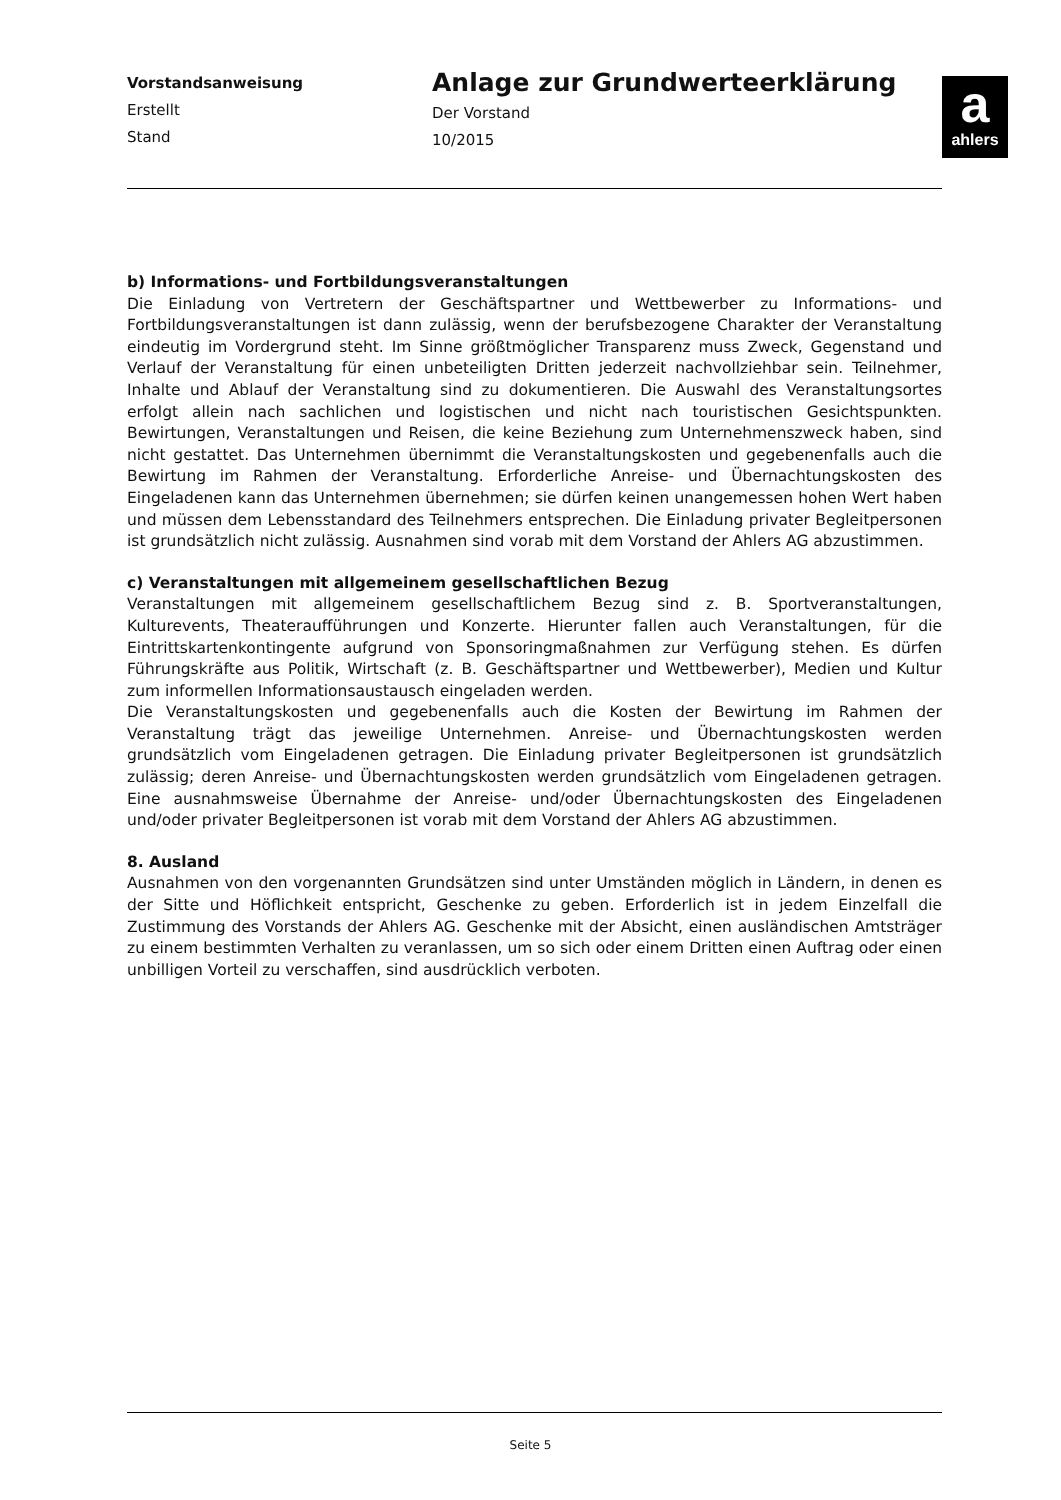Vorstandsanweisung
Erstellt
Stand
Anlage zur Grundwerteerklärung
Der Vorstand
10/2015
a
ahlers
b) Informations- und Fortbildungsveranstaltungen
Die Einladung von Vertretern der Geschäftspartner und Wettbewerber zu Informations- und Fortbildungsveranstaltungen ist dann zulässig, wenn der berufsbezogene Charakter der Veranstaltung eindeutig im Vordergrund steht. Im Sinne größtmöglicher Transparenz muss Zweck, Gegenstand und Verlauf der Veranstaltung für einen unbeteiligten Dritten jederzeit nachvollziehbar sein. Teilnehmer, Inhalte und Ablauf der Veranstaltung sind zu dokumentieren. Die Auswahl des Veranstaltungsortes erfolgt allein nach sachlichen und logistischen und nicht nach touristischen Gesichtspunkten. Bewirtungen, Veranstaltungen und Reisen, die keine Beziehung zum Unternehmenszweck haben, sind nicht gestattet. Das Unternehmen übernimmt die Veranstaltungskosten und gegebenenfalls auch die Bewirtung im Rahmen der Veranstaltung. Erforderliche Anreise- und Übernachtungskosten des Eingeladenen kann das Unternehmen übernehmen; sie dürfen keinen unangemessen hohen Wert haben und müssen dem Lebensstandard des Teilnehmers entsprechen. Die Einladung privater Begleitpersonen ist grundsätzlich nicht zulässig. Ausnahmen sind vorab mit dem Vorstand der Ahlers AG abzustimmen.
c) Veranstaltungen mit allgemeinem gesellschaftlichen Bezug
Veranstaltungen mit allgemeinem gesellschaftlichem Bezug sind z. B. Sportveranstaltungen, Kulturevents, Theateraufführungen und Konzerte. Hierunter fallen auch Veranstaltungen, für die Eintrittskartenkontingente aufgrund von Sponsoringmaßnahmen zur Verfügung stehen. Es dürfen Führungskräfte aus Politik, Wirtschaft (z. B. Geschäftspartner und Wettbewerber), Medien und Kultur zum informellen Informationsaustausch eingeladen werden.
Die Veranstaltungskosten und gegebenenfalls auch die Kosten der Bewirtung im Rahmen der Veranstaltung trägt das jeweilige Unternehmen. Anreise- und Übernachtungskosten werden grundsätzlich vom Eingeladenen getragen. Die Einladung privater Begleitpersonen ist grundsätzlich zulässig; deren Anreise- und Übernachtungskosten werden grundsätzlich vom Eingeladenen getragen. Eine ausnahmsweise Übernahme der Anreise- und/oder Übernachtungskosten des Eingeladenen und/oder privater Begleitpersonen ist vorab mit dem Vorstand der Ahlers AG abzustimmen.
8. Ausland
Ausnahmen von den vorgenannten Grundsätzen sind unter Umständen möglich in Ländern, in denen es der Sitte und Höflichkeit entspricht, Geschenke zu geben. Erforderlich ist in jedem Einzelfall die Zustimmung des Vorstands der Ahlers AG. Geschenke mit der Absicht, einen ausländischen Amtsträger zu einem bestimmten Verhalten zu veranlassen, um so sich oder einem Dritten einen Auftrag oder einen unbilligen Vorteil zu verschaffen, sind ausdrücklich verboten.
Seite 5